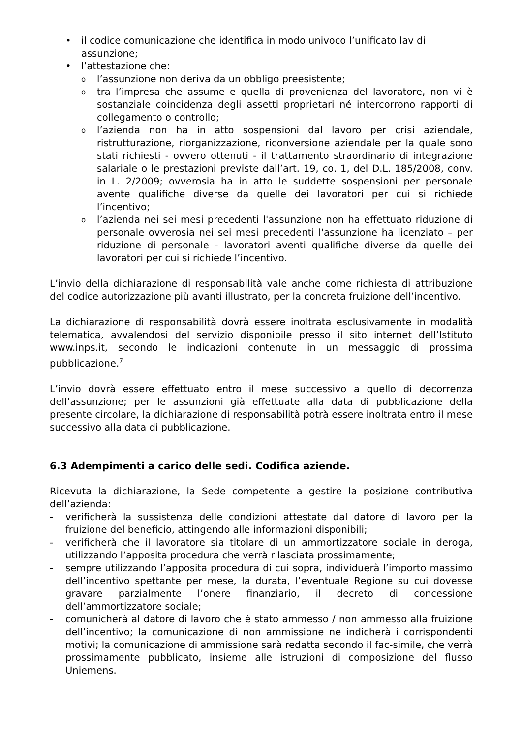• il codice comunicazione che identifica in modo univoco l’unificato lav di assunzione;
• l’attestazione che:
ol’assunzione non deriva da un obbligo preesistente;
otra l’impresa che assume e quella di provenienza del lavoratore, non vi è sostanziale coincidenza degli assetti proprietari né intercorrono rapporti di collegamento o controllo;
ol’azienda non ha in atto sospensioni dal lavoro per crisi aziendale, ristrutturazione, riorganizzazione, riconversione aziendale per la quale sono stati richiesti - ovvero ottenuti - il trattamento straordinario di integrazione salariale o le prestazioni previste dall’art. 19, co. 1, del D.L. 185/2008, conv. in L. 2/2009; ovverosia ha in atto le suddette sospensioni per personale avente qualifiche diverse da quelle dei lavoratori per cui si richiede l’incentivo;
ol’azienda nei sei mesi precedenti l'assunzione non ha effettuato riduzione di personale ovverosia nei sei mesi precedenti l'assunzione ha licenziato – per riduzione di personale - lavoratori aventi qualifiche diverse da quelle dei lavoratori per cui si richiede l’incentivo.
L’invio della dichiarazione di responsabilità vale anche come richiesta di attribuzione del codice autorizzazione più avanti illustrato, per la concreta fruizione dell’incentivo.
La dichiarazione di responsabilità dovrà essere inoltrata esclusivamente in modalità telematica, avvalendosi del servizio disponibile presso il sito internet dell’Istituto www.inps.it, secondo le indicazioni contenute in un messaggio di prossima pubblicazione.<sup>7</sup>
L’invio dovrà essere effettuato entro il mese successivo a quello di decorrenza dell’assunzione; per le assunzioni già effettuate alla data di pubblicazione della presente circolare, la dichiarazione di responsabilità potrà essere inoltrata entro il mese successivo alla data di pubblicazione.
6.3 Adempimenti a carico delle sedi. Codifica aziende.
Ricevuta la dichiarazione, la Sede competente a gestire la posizione contributiva dell’azienda:
- verificherà la sussistenza delle condizioni attestate dal datore di lavoro per la fruizione del beneficio, attingendo alle informazioni disponibili;
- verificherà che il lavoratore sia titolare di un ammortizzatore sociale in deroga, utilizzando l’apposita procedura che verrà rilasciata prossimamente;
- sempre utilizzando l’apposita procedura di cui sopra, individuerà l’importo massimo dell’incentivo spettante per mese, la durata, l’eventuale Regione su cui dovesse gravare parzialmente l’onere finanziario, il decreto di concessione dell’ammortizzatore sociale;
- comunicherà al datore di lavoro che è stato ammesso / non ammesso alla fruizione dell’incentivo; la comunicazione di non ammissione ne indicherà i corrispondenti motivi; la comunicazione di ammissione sarà redatta secondo il fac-simile, che verrà prossimamente pubblicato, insieme alle istruzioni di composizione del flusso Uniemens.